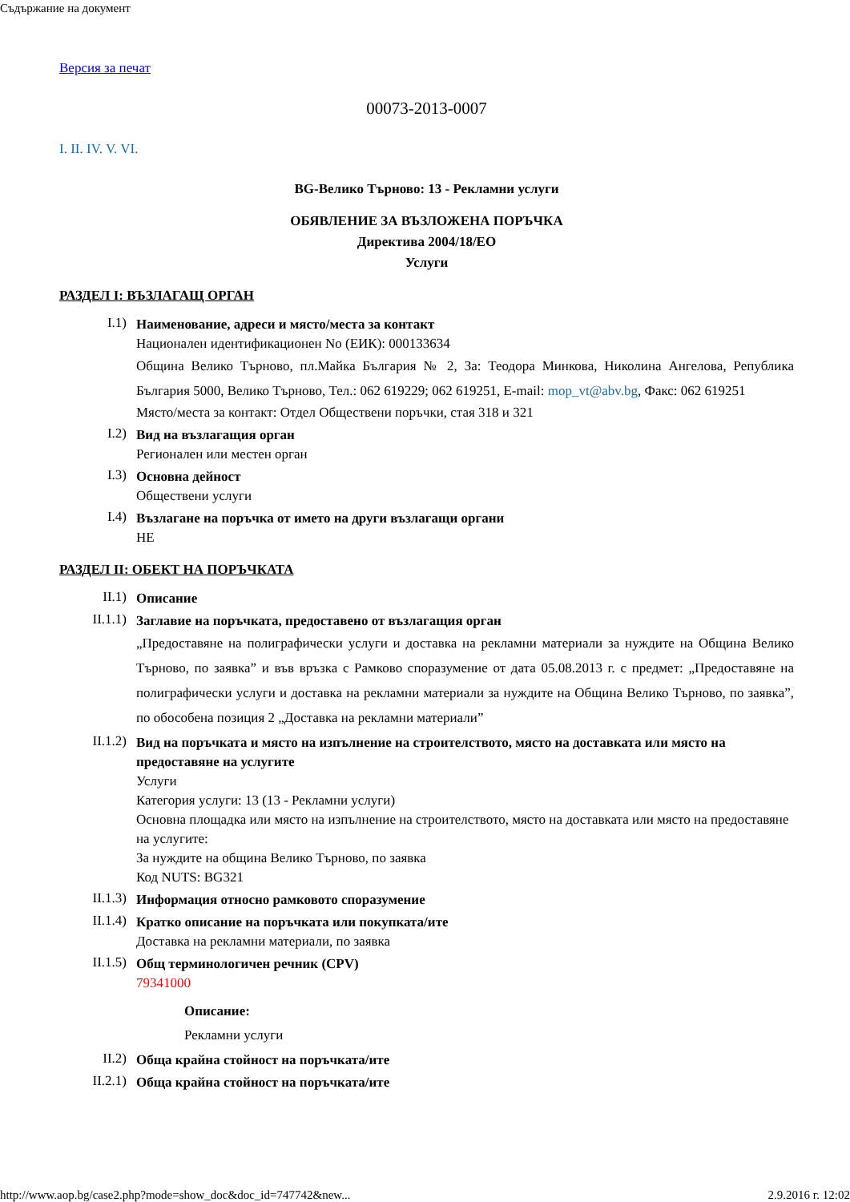Съдържание на документ
Версия за печат
00073-2013-0007
I. II. IV. V. VI.
BG-Велико Търново: 13 - Рекламни услуги
ОБЯВЛЕНИЕ ЗА ВЪЗЛОЖЕНА ПОРЪЧКА
Директива 2004/18/ЕО
Услуги
РАЗДЕЛ I: ВЪЗЛАГАЩ ОРГАН
I.1)
Наименование, адреси и място/места за контакт
Национален идентификационен No (ЕИК): 000133634
Община Велико Търново, пл.Майка България № 2, За: Теодора Минкова, Николина Ангелова, Република България 5000, Велико Търново, Тел.: 062 619229; 062 619251, E-mail: mop_vt@abv.bg, Факс: 062 619251
Място/места за контакт: Отдел Обществени поръчки, стая 318 и 321
I.2)
Вид на възлагащия орган
Регионален или местен орган
I.3)
Основна дейност
Обществени услуги
I.4)
Възлагане на поръчка от името на други възлагащи органи
НЕ
РАЗДЕЛ II: ОБЕКТ НА ПОРЪЧКАТА
II.1)
Описание
II.1.1)
Заглавие на поръчката, предоставено от възлагащия орган
„Предоставяне на полиграфически услуги и доставка на рекламни материали за нуждите на Община Велико Търново, по заявка” и във връзка с Рамково споразумение от дата 05.08.2013 г. с предмет: „Предоставяне на полиграфически услуги и доставка на рекламни материали за нуждите на Община Велико Търново, по заявка”, по обособена позиция 2 „Доставка на рекламни материали”
II.1.2)
Вид на поръчката и място на изпълнение на строителството, място на доставката или място на предоставяне на услугите
Услуги
Категория услуги: 13 (13 - Рекламни услуги)
Основна площадка или място на изпълнение на строителството, място на доставката или място на предоставяне на услугите:
За нуждите на община Велико Търново, по заявка
Код NUTS: BG321
II.1.3)
Информация относно рамковото споразумение
II.1.4)
Кратко описание на поръчката или покупката/ите
Доставка на рекламни материали, по заявка
II.1.5)
Общ терминологичен речник (CPV)
79341000
Описание:
Рекламни услуги
II.2)
Обща крайна стойност на поръчката/ите
II.2.1)
Обща крайна стойност на поръчката/ите
http://www.aop.bg/case2.php?mode=show_doc&doc_id=747742&new... 2.9.2016 г. 12:02